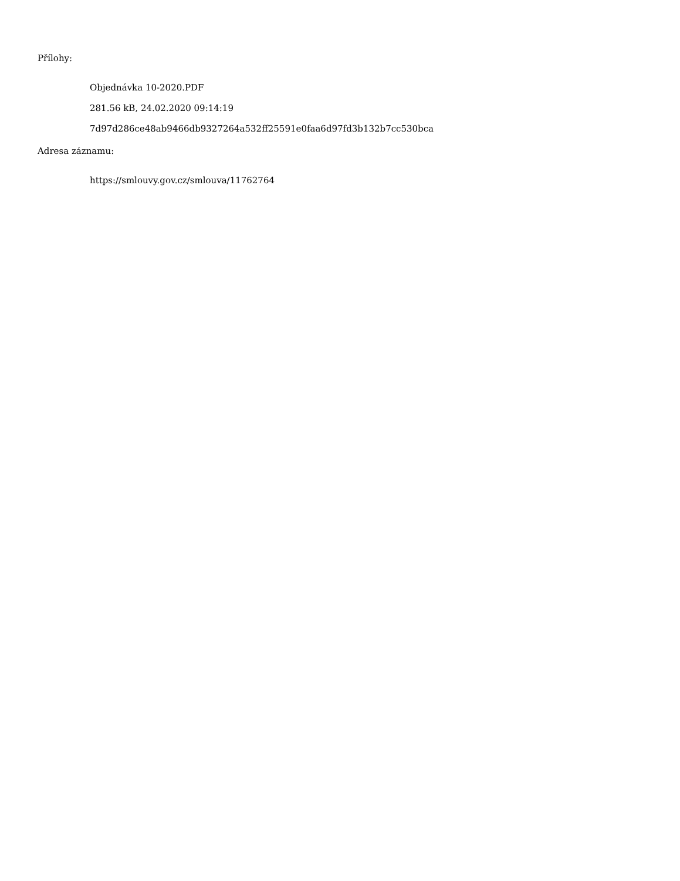Přílohy:
Objednávka 10-2020.PDF
281.56 kB, 24.02.2020 09:14:19
7d97d286ce48ab9466db9327264a532ff25591e0faa6d97fd3b132b7cc530bca
Adresa záznamu:
https://smlouvy.gov.cz/smlouva/11762764